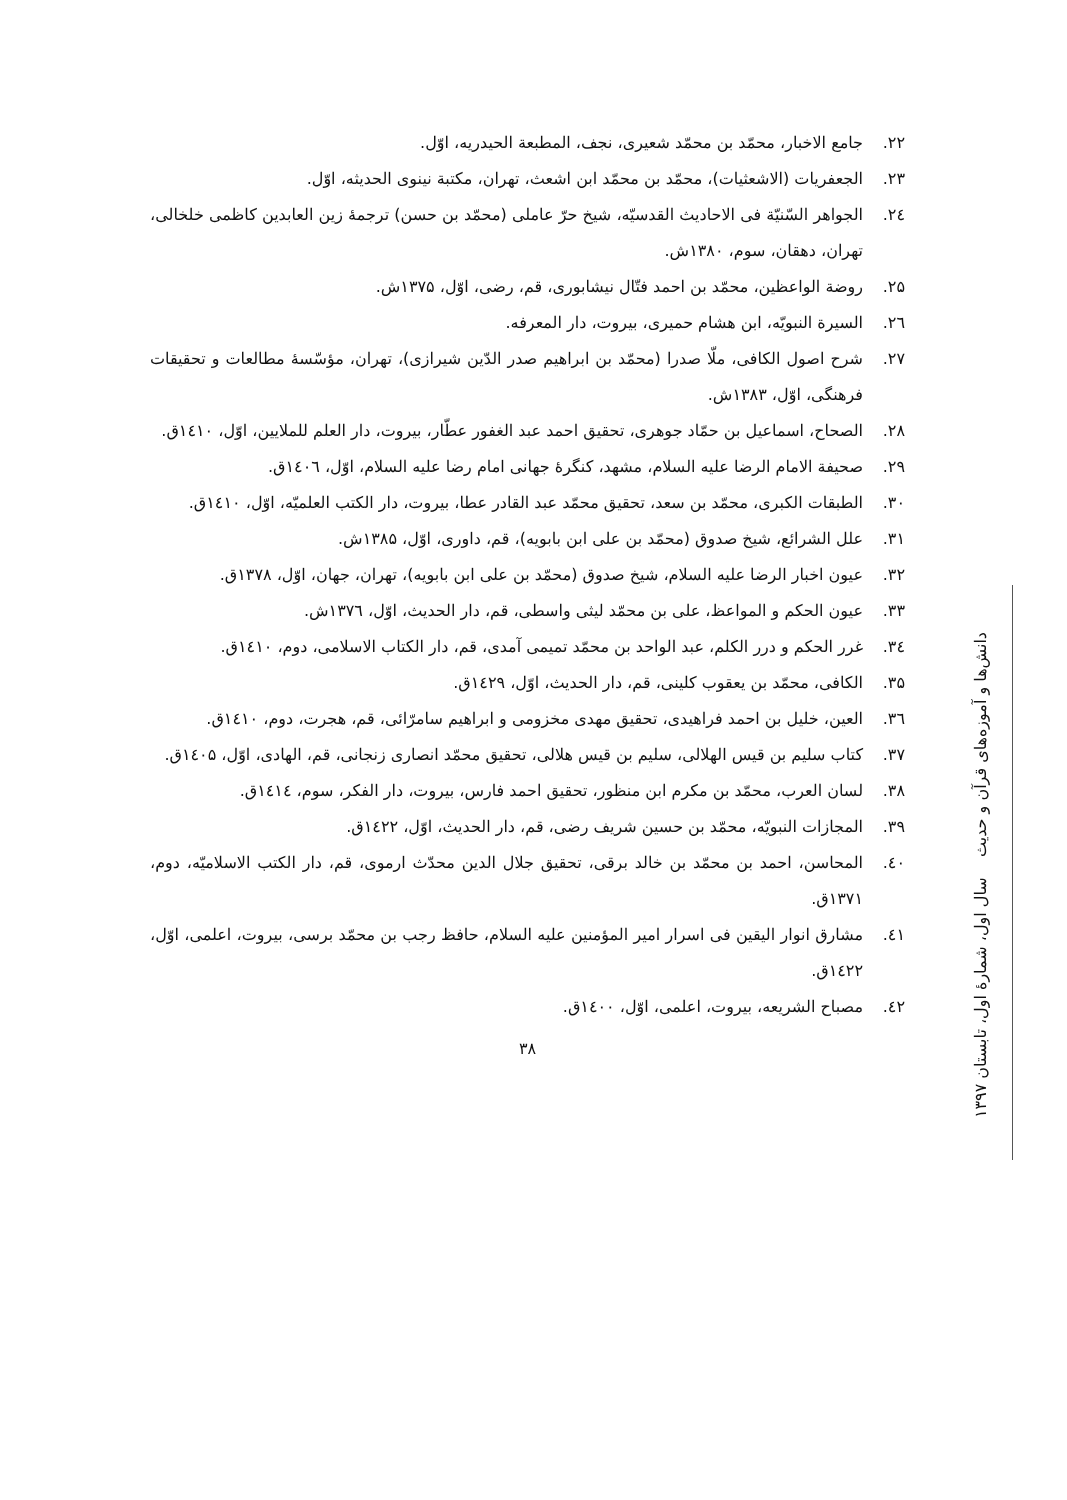۲۲. جامع الاخبار، محمّد بن محمّد شعیری، نجف، المطبعة الحیدریه، اوّل.
۲۳. الجعفریات (الاشعثیات)، محمّد بن محمّد ابن اشعث، تهران، مکتبة نینوی الحدیثه، اوّل.
۲٤. الجواهر السّنیّة فی الاحادیث القدسیّه، شیخ حرّ عاملی (محمّد بن حسن) ترجمۀ زین العابدین کاظمی خلخالی، تهران، دهقان، سوم، ۱۳۸۰ش.
۲۵. روضة الواعظین، محمّد بن احمد فتّال نیشابوری، قم، رضی، اوّل، ۱۳۷۵ش.
۲٦. السیرة النبویّه، ابن هشام حمیری، بیروت، دار المعرفه.
۲۷. شرح اصول الکافی، ملّا صدرا (محمّد بن ابراهیم صدر الدّین شیرازی)، تهران، مؤسّسۀ مطالعات و تحقیقات فرهنگی، اوّل، ۱۳۸۳ش.
۲۸. الصحاح، اسماعیل بن حمّاد جوهری، تحقیق احمد عبد الغفور عطّار، بیروت، دار العلم للملایین، اوّل، ۱٤۱۰ق.
۲۹. صحیفة الامام الرضا علیه السلام، مشهد، کنگرۀ جهانی امام رضا علیه السلام، اوّل، ۱٤۰٦ق.
۳۰. الطبقات الکبری، محمّد بن سعد، تحقیق محمّد عبد القادر عطا، بیروت، دار الکتب العلمیّه، اوّل، ۱٤۱۰ق.
۳۱. علل الشرائع، شیخ صدوق (محمّد بن علی ابن بابویه)، قم، داوری، اوّل، ۱۳۸۵ش.
۳۲. عیون اخبار الرضا علیه السلام، شیخ صدوق (محمّد بن علی ابن بابویه)، تهران، جهان، اوّل، ۱۳۷۸ق.
۳۳. عیون الحکم و المواعظ، علی بن محمّد لیثی واسطی، قم، دار الحدیث، اوّل، ۱۳۷٦ش.
۳٤. غرر الحکم و درر الکلم، عبد الواحد بن محمّد تمیمی آمدی، قم، دار الکتاب الاسلامی، دوم، ۱٤۱۰ق.
۳۵. الکافی، محمّد بن یعقوب کلینی، قم، دار الحدیث، اوّل، ۱٤۲۹ق.
۳٦. العین، خلیل بن احمد فراهیدی، تحقیق مهدی مخزومی و ابراهیم سامرّائی، قم، هجرت، دوم، ۱٤۱۰ق.
۳۷. کتاب سلیم بن قیس الهلالی، سلیم بن قیس هلالی، تحقیق محمّد انصاری زنجانی، قم، الهادی، اوّل، ۱٤۰۵ق.
۳۸. لسان العرب، محمّد بن مکرم ابن منظور، تحقیق احمد فارس، بیروت، دار الفکر، سوم، ۱٤۱٤ق.
۳۹. المجازات النبویّه، محمّد بن حسین شریف رضی، قم، دار الحدیث، اوّل، ۱٤۲۲ق.
٤۰. المحاسن، احمد بن محمّد بن خالد برقی، تحقیق جلال الدین محدّث ارموی، قم، دار الکتب الاسلامیّه، دوم، ۱۳۷۱ق.
٤۱. مشارق انوار الیقین فی اسرار امیر المؤمنین علیه السلام، حافظ رجب بن محمّد برسی، بیروت، اعلمی، اوّل، ۱٤۲۲ق.
٤۲. مصباح الشریعه، بیروت، اعلمی، اوّل، ۱٤۰۰ق.
۳۸
دانش‌ها و آموزه‌های قرآن و حدیث سال اول، شمارۀ اول، تابستان ۱۳۹۷